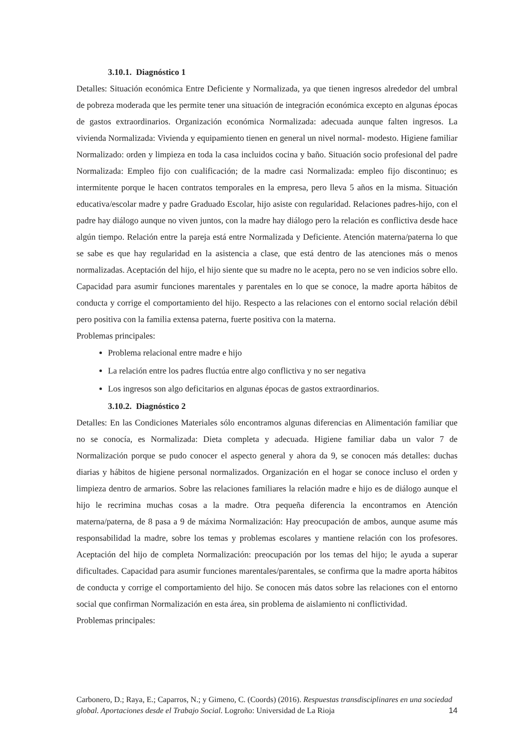3.10.1. Diagnóstico 1
Detalles: Situación económica Entre Deficiente y Normalizada, ya que tienen ingresos alrededor del umbral de pobreza moderada que les permite tener una situación de integración económica excepto en algunas épocas de gastos extraordinarios. Organización económica Normalizada: adecuada aunque falten ingresos. La vivienda Normalizada: Vivienda y equipamiento tienen en general un nivel normal- modesto. Higiene familiar Normalizado: orden y limpieza en toda la casa incluidos cocina y baño. Situación socio profesional del padre Normalizada: Empleo fijo con cualificación; de la madre casi Normalizada: empleo fijo discontinuo; es intermitente porque le hacen contratos temporales en la empresa, pero lleva 5 años en la misma. Situación educativa/escolar madre y padre Graduado Escolar, hijo asiste con regularidad. Relaciones padres-hijo, con el padre hay diálogo aunque no viven juntos, con la madre hay diálogo pero la relación es conflictiva desde hace algún tiempo. Relación entre la pareja está entre Normalizada y Deficiente. Atención materna/paterna lo que se sabe es que hay regularidad en la asistencia a clase, que está dentro de las atenciones más o menos normalizadas. Aceptación del hijo, el hijo siente que su madre no le acepta, pero no se ven indicios sobre ello. Capacidad para asumir funciones marentales y parentales en lo que se conoce, la madre aporta hábitos de conducta y corrige el comportamiento del hijo. Respecto a las relaciones con el entorno social relación débil pero positiva con la familia extensa paterna, fuerte positiva con la materna.
Problemas principales:
Problema relacional entre madre e hijo
La relación entre los padres fluctúa entre algo conflictiva y no ser negativa
Los ingresos son algo deficitarios en algunas épocas de gastos extraordinarios.
3.10.2. Diagnóstico 2
Detalles: En las Condiciones Materiales sólo encontramos algunas diferencias en Alimentación familiar que no se conocía, es Normalizada: Dieta completa y adecuada. Higiene familiar daba un valor 7 de Normalización porque se pudo conocer el aspecto general y ahora da 9, se conocen más detalles: duchas diarias y hábitos de higiene personal normalizados. Organización en el hogar se conoce incluso el orden y limpieza dentro de armarios. Sobre las relaciones familiares la relación madre e hijo es de diálogo aunque el hijo le recrimina muchas cosas a la madre. Otra pequeña diferencia la encontramos en Atención materna/paterna, de 8 pasa a 9 de máxima Normalización: Hay preocupación de ambos, aunque asume más responsabilidad la madre, sobre los temas y problemas escolares y mantiene relación con los profesores. Aceptación del hijo de completa Normalización: preocupación por los temas del hijo; le ayuda a superar dificultades. Capacidad para asumir funciones marentales/parentales, se confirma que la madre aporta hábitos de conducta y corrige el comportamiento del hijo. Se conocen más datos sobre las relaciones con el entorno social que confirman Normalización en esta área, sin problema de aislamiento ni conflictividad.
Problemas principales:
Carbonero, D.; Raya, E.; Caparros, N.; y Gimeno, C. (Coords) (2016). Respuestas transdisciplinares en una sociedad global. Aportaciones desde el Trabajo Social. Logroño: Universidad de La Rioja 14